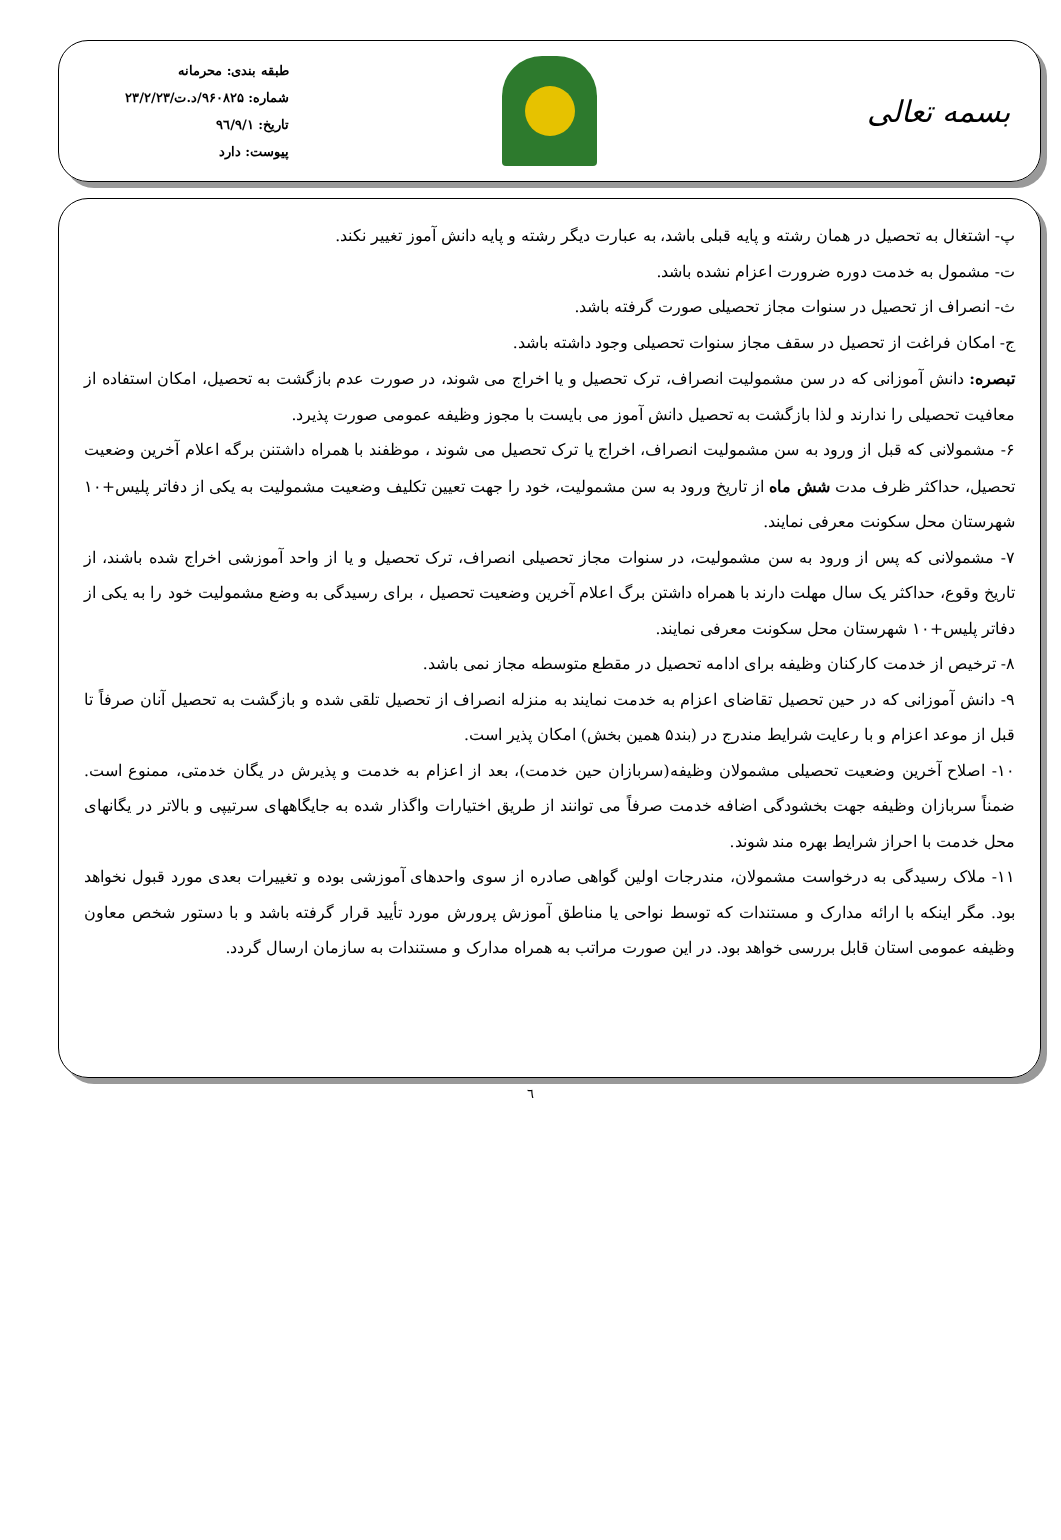بسمه تعالی
طبقه بندی: محرمانه
شماره: ۹۶۰۸۲۵/د.ت/۲۳/۲/۲۳
تاریخ: ۹٦/۹/۱
پیوست: دارد
پ- اشتغال به تحصیل در همان رشته و پایه قبلی باشد، به عبارت دیگر رشته و پایه دانش آموز تغییر نکند.
ت- مشمول به خدمت دوره ضرورت اعزام نشده باشد.
ث- انصراف از تحصیل در سنوات مجاز تحصیلی صورت گرفته باشد.
ج- امکان فراغت از تحصیل در سقف مجاز سنوات تحصیلی وجود داشته باشد.
تبصره: دانش آموزانی که در سن مشمولیت انصراف، ترک تحصیل و یا اخراج می شوند، در صورت عدم بازگشت به تحصیل، امکان استفاده از معافیت تحصیلی را ندارند و لذا بازگشت به تحصیل دانش آموز می بایست با مجوز وظیفه عمومی صورت پذیرد.
۶- مشمولانی که قبل از ورود به سن مشمولیت انصراف، اخراج یا ترک تحصیل می شوند ، موظفند با همراه داشتنن برگه اعلام آخرین وضعیت تحصیل، حداکثر ظرف مدت شش ماه از تاریخ ورود به سن مشمولیت، خود را جهت تعیین تکلیف وضعیت مشمولیت به یکی از دفاتر پلیس+۱۰ شهرستان محل سکونت معرفی نمایند.
۷- مشمولانی که پس از ورود به سن مشمولیت، در سنوات مجاز تحصیلی انصراف، ترک تحصیل و یا از واحد آموزشی اخراج شده باشند، از تاریخ وقوع، حداکثر یک سال مهلت دارند با همراه داشتن برگ اعلام آخرین وضعیت تحصیل ، برای رسیدگی به وضع مشمولیت خود را به یکی از دفاتر پلیس+۱۰ شهرستان محل سکونت معرفی نمایند.
۸- ترخیص از خدمت کارکنان وظیفه برای ادامه تحصیل در مقطع متوسطه مجاز نمی باشد.
۹- دانش آموزانی که در حین تحصیل تقاضای اعزام به خدمت نمایند به منزله انصراف از تحصیل تلقی شده و بازگشت به تحصیل آنان صرفاً تا قبل از موعد اعزام و با رعایت شرایط مندرج در (بند۵ همین بخش) امکان پذیر است.
۱۰- اصلاح آخرین وضعیت تحصیلی مشمولان وظیفه(سربازان حین خدمت)، بعد از اعزام به خدمت و پذیرش در یگان خدمتی، ممنوع است. ضمناً سربازان وظیفه جهت بخشودگی اضافه خدمت صرفاً می توانند از طریق اختیارات واگذار شده به جایگاههای سرتیپی و بالاتر در یگانهای محل خدمت با احراز شرایط بهره مند شوند.
۱۱- ملاک رسیدگی به درخواست مشمولان، مندرجات اولین گواهی صادره از سوی واحدهای آموزشی بوده و تغییرات بعدی مورد قبول نخواهد بود. مگر اینکه با ارائه مدارک و مستندات که توسط نواحی یا مناطق آموزش پرورش مورد تأیید قرار گرفته باشد و با دستور شخص معاون وظیفه عمومی استان قابل بررسی خواهد بود. در این صورت مراتب به همراه مدارک و مستندات به سازمان ارسال گردد.
٦